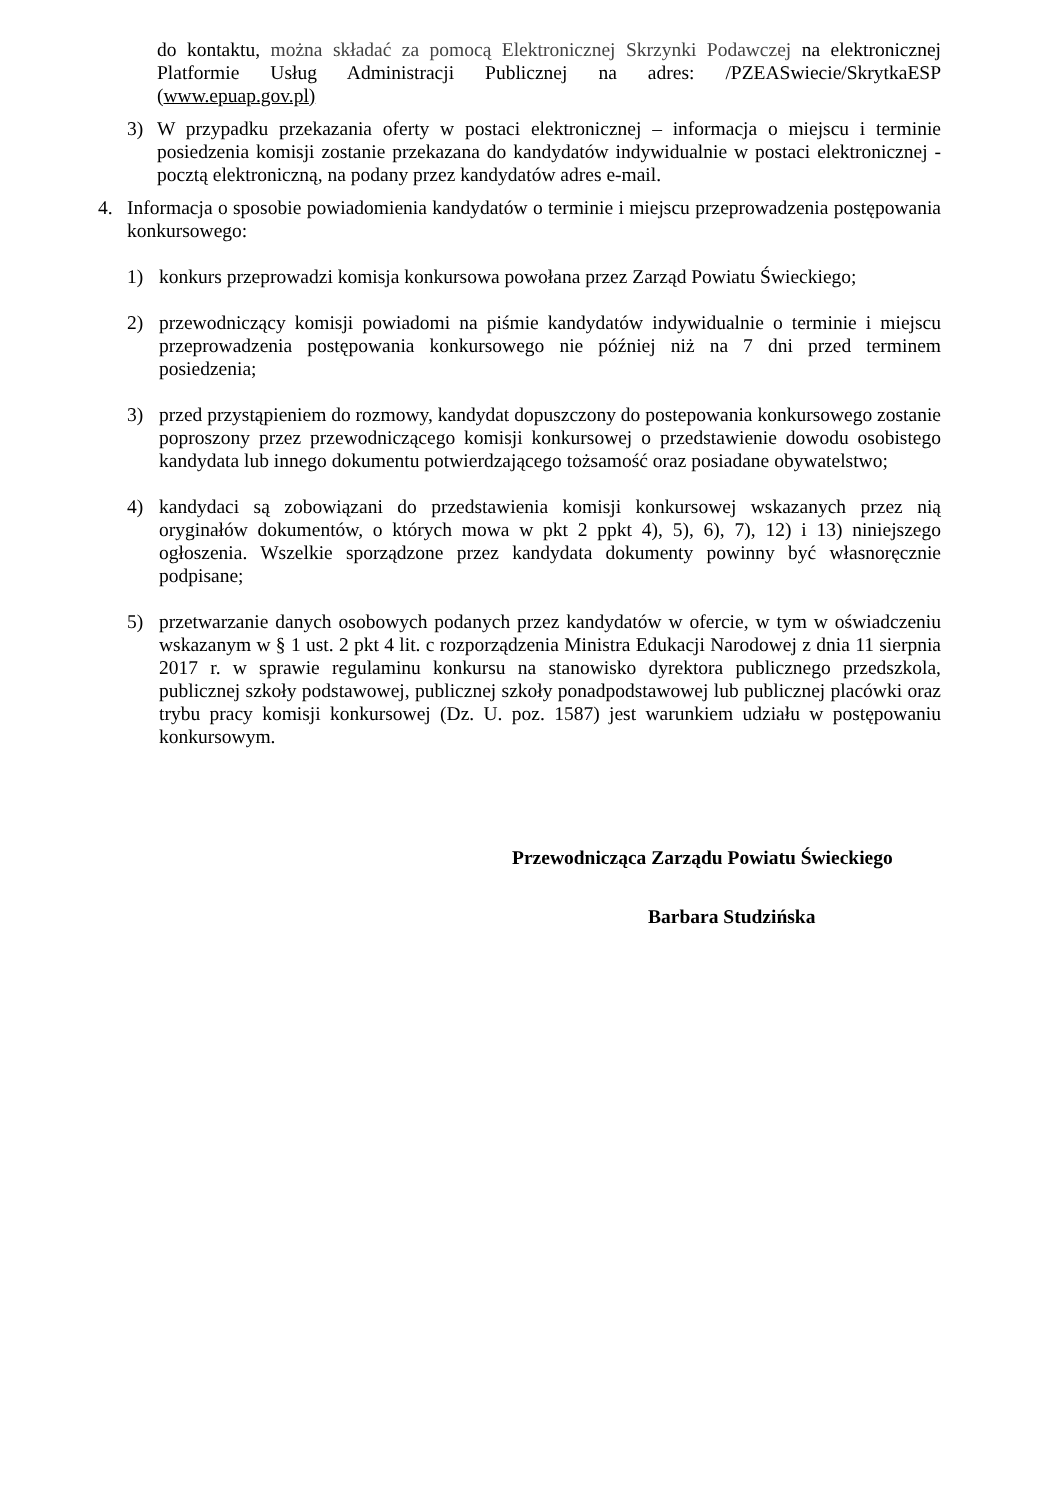do kontaktu, można składać za pomocą Elektronicznej Skrzynki Podawczej na elektronicznej Platformie Usług Administracji Publicznej na adres: /PZEASwiecie/SkrytkaESP (www.epuap.gov.pl)
3) W przypadku przekazania oferty w postaci elektronicznej – informacja o miejscu i terminie posiedzenia komisji zostanie przekazana do kandydatów indywidualnie w postaci elektronicznej - pocztą elektroniczną, na podany przez kandydatów adres e-mail.
4. Informacja o sposobie powiadomienia kandydatów o terminie i miejscu przeprowadzenia postępowania konkursowego:
1) konkurs przeprowadzi komisja konkursowa powołana przez Zarząd Powiatu Świeckiego;
2) przewodniczący komisji powiadomi na piśmie kandydatów indywidualnie o terminie i miejscu przeprowadzenia postępowania konkursowego nie później niż na 7 dni przed terminem posiedzenia;
3) przed przystąpieniem do rozmowy, kandydat dopuszczony do postepowania konkursowego zostanie poproszony przez przewodniczącego komisji konkursowej o przedstawienie dowodu osobistego kandydata lub innego dokumentu potwierdzającego tożsamość oraz posiadane obywatelstwo;
4) kandydaci są zobowiązani do przedstawienia komisji konkursowej wskazanych przez nią oryginałów dokumentów, o których mowa w pkt 2 ppkt 4), 5), 6), 7), 12) i 13) niniejszego ogłoszenia. Wszelkie sporządzone przez kandydata dokumenty powinny być własnoręcznie podpisane;
5) przetwarzanie danych osobowych podanych przez kandydatów w ofercie, w tym w oświadczeniu wskazanym w § 1 ust. 2 pkt 4 lit. c rozporządzenia Ministra Edukacji Narodowej z dnia 11 sierpnia 2017 r. w sprawie regulaminu konkursu na stanowisko dyrektora publicznego przedszkola, publicznej szkoły podstawowej, publicznej szkoły ponadpodstawowej lub publicznej placówki oraz trybu pracy komisji konkursowej (Dz. U. poz. 1587) jest warunkiem udziału w postępowaniu konkursowym.
Przewodnicząca Zarządu Powiatu Świeckiego
Barbara Studzińska